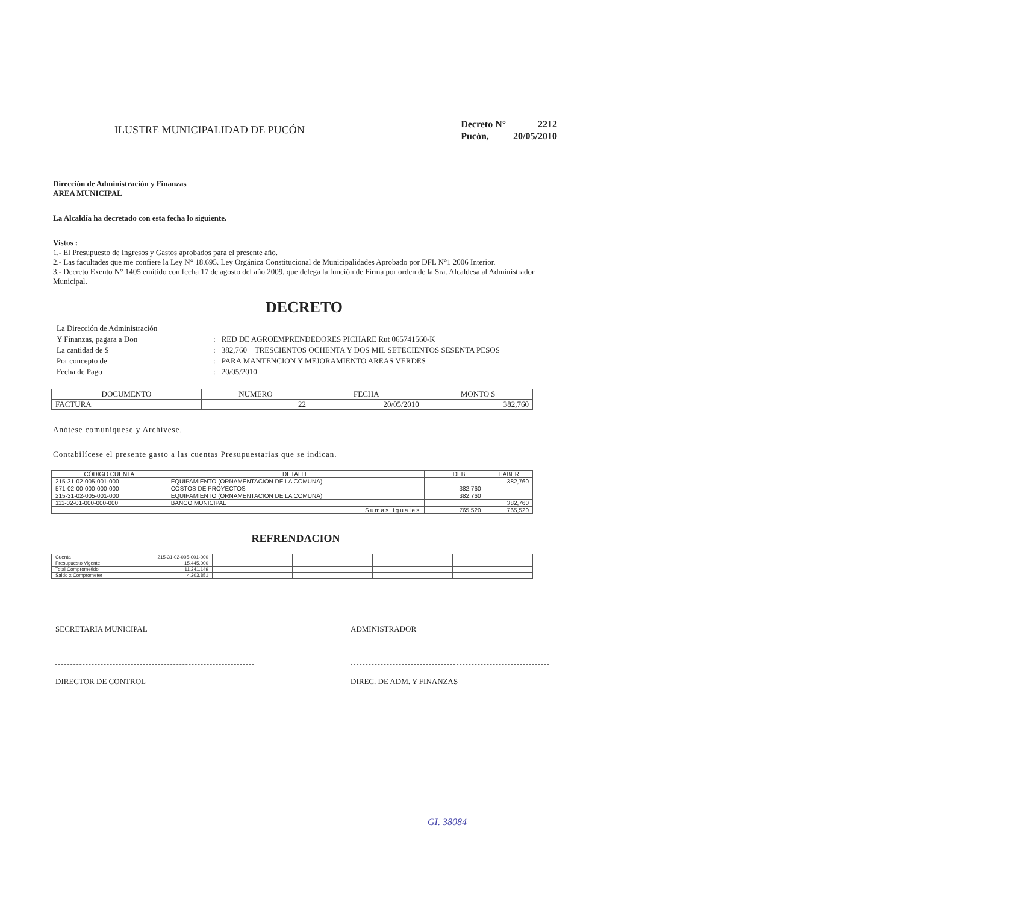ILUSTRE MUNICIPALIDAD DE PUCÓN
| Decreto N° | 2212 |
| Pucón, | 20/05/2010 |
Dirección de Administración y Finanzas
AREA MUNICIPAL
La Alcaldía ha decretado con esta fecha lo siguiente.
Vistos :
1.- El Presupuesto de Ingresos y Gastos aprobados para el presente año.
2.- Las facultades que me confiere la Ley N° 18.695. Ley Orgánica Constitucional de Municipalidades Aprobado por DFL N°1 2006 Interior.
3.- Decreto Exento N° 1405 emitido con fecha 17 de agosto del año 2009, que delega la función de Firma por orden de la Sra. Alcaldesa al Administrador Municipal.
DECRETO
| La Dirección de Administración | | |
| Y Finanzas, pagara a Don | : | RED DE AGROEMPRENDEDORES PICHARE Rut 065741560-K |
| La cantidad de $ | : | 382,760 TRESCIENTOS OCHENTA Y DOS MIL SETECIENTOS SESENTA PESOS |
| Por concepto de | : | PARA MANTENCION Y MEJORAMIENTO AREAS VERDES |
| Fecha de Pago | : | 20/05/2010 |
| DOCUMENTO | NUMERO | FECHA | MONTO $ |
| --- | --- | --- | --- |
| FACTURA | 22 | 20/05/2010 | 382,760 |
Anótese comuníquese y Archívese.
Contabilícese el presente gasto a las cuentas Presupuestarias que se indican.
| CÓDIGO CUENTA | DETALLE | | DEBE | HABER |
| --- | --- | --- | --- | --- |
| 215-31-02-005-001-000 | EQUIPAMIENTO (ORNAMENTACION DE LA COMUNA) | | | 382,760 |
| 571-02-00-000-000-000 | COSTOS DE PROYECTOS | | 382,760 | |
| 215-31-02-005-001-000 | EQUIPAMIENTO (ORNAMENTACION DE LA COMUNA) | | 382,760 | |
| 111-02-01-000-000-000 | BANCO MUNICIPAL | | | 382,760 |
| Sumas Iguales | | | 765,520 | 765,520 |
REFRENDACION
| Cuenta | 215-31-02-005-001-000 | | | | |
| Presupuesto Vigente | 15,445,000 | | | | |
| Total Comprometido | 11,241,149 | | | | |
| Saldo x Comprometer | 4,203,851 | | | | |
SECRETARIA MUNICIPAL ADMINISTRADOR
DIRECTOR DE CONTROL DIREC. DE ADM. Y FINANZAS
GI. 38084